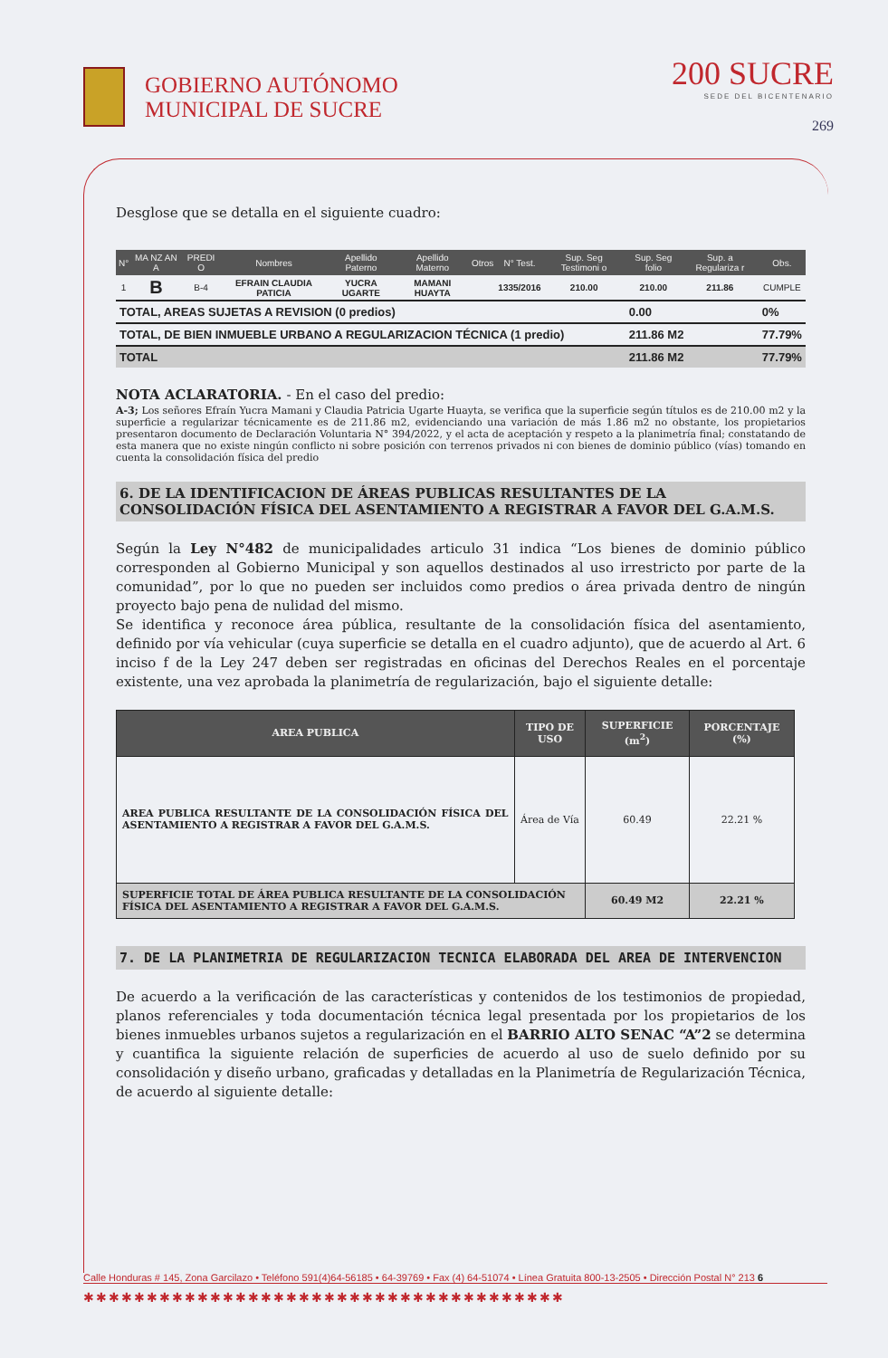GOBIERNO AUTÓNOMO
MUNICIPAL DE SUCRE
200 SUCRE
SEDE DEL BICENTENARIO
269
Desglose que se detalla en el siguiente cuadro:
| N° | MA NZ AN A | PREDI O | Nombres | Apellido Paterno | Apellido Materno | Otros | N° Test. | Sup. Seg Testimoni o | Sup. Seg folio | Sup. a Regulariza r | Obs. |
| --- | --- | --- | --- | --- | --- | --- | --- | --- | --- | --- | --- |
| 1 | B | B-4 | EFRAIN CLAUDIA PATICIA | YUCRA UGARTE | MAMANI HUAYTA | | 1335/2016 | 210.00 | 210.00 | 211.86 | CUMPLE |
| TOTAL, AREAS SUJETAS A REVISION (0 predios) | | | | | | | | | 0.00 | | 0% |
| TOTAL, DE BIEN INMUEBLE URBANO A REGULARIZACION TÉCNICA (1 predio) | | | | | | | | | 211.86 M2 | | 77.79% |
| TOTAL | | | | | | | | | 211.86 M2 | | 77.79% |
NOTA ACLARATORIA. - En el caso del predio:
A-3; Los señores Efraín Yucra Mamani y Claudia Patricia Ugarte Huayta, se verifica que la superficie según títulos es de 210.00 m2 y la superficie a regularizar técnicamente es de 211.86 m2, evidenciando una variación de más 1.86 m2 no obstante, los propietarios presentaron documento de Declaración Voluntaria N° 394/2022, y el acta de aceptación y respeto a la planimetría final; constatando de esta manera que no existe ningún conflicto ni sobre posición con terrenos privados ni con bienes de dominio público (vías) tomando en cuenta la consolidación física del predio
6. DE LA IDENTIFICACION DE ÁREAS PUBLICAS RESULTANTES DE LA CONSOLIDACIÓN FÍSICA DEL ASENTAMIENTO A REGISTRAR A FAVOR DEL G.A.M.S.
Según la Ley N°482 de municipalidades articulo 31 indica “Los bienes de dominio público corresponden al Gobierno Municipal y son aquellos destinados al uso irrestricto por parte de la comunidad”, por lo que no pueden ser incluidos como predios o área privada dentro de ningún proyecto bajo pena de nulidad del mismo.
Se identifica y reconoce área pública, resultante de la consolidación física del asentamiento, definido por vía vehicular (cuya superficie se detalla en el cuadro adjunto), que de acuerdo al Art. 6 inciso f de la Ley 247 deben ser registradas en oficinas del Derechos Reales en el porcentaje existente, una vez aprobada la planimetría de regularización, bajo el siguiente detalle:
| AREA PUBLICA | TIPO DE USO | SUPERFICIE (m<sup>2</sup>) | PORCENTAJE (%) |
| --- | --- | --- | --- |
| AREA PUBLICA RESULTANTE DE LA CONSOLIDACIÓN FÍSICA DEL ASENTAMIENTO A REGISTRAR A FAVOR DEL G.A.M.S. | Área de Vía | 60.49 | 22.21 % |
| SUPERFICIE TOTAL DE ÁREA PUBLICA RESULTANTE DE LA CONSOLIDACIÓN FÍSICA DEL ASENTAMIENTO A REGISTRAR A FAVOR DEL G.A.M.S. | | 60.49 M2 | 22.21 % |
7. DE LA PLANIMETRIA DE REGULARIZACION TECNICA ELABORADA DEL AREA DE INTERVENCION
De acuerdo a la verificación de las características y contenidos de los testimonios de propiedad, planos referenciales y toda documentación técnica legal presentada por los propietarios de los bienes inmuebles urbanos sujetos a regularización en el BARRIO ALTO SENAC “A”2 se determina y cuantifica la siguiente relación de superficies de acuerdo al uso de suelo definido por su consolidación y diseño urbano, graficadas y detalladas en la Planimetría de Regularización Técnica, de acuerdo al siguiente detalle:
Calle Honduras # 145, Zona Garcilazo • Teléfono 591(4)64-56185 • 64-39769 • Fax (4) 64-51074 • Línea Gratuita 800-13-2505 • Dirección Postal N° 213 6
✱✱✱✱✱✱✱✱✱✱✱✱✱✱✱✱✱✱✱✱✱✱✱✱✱✱✱✱✱✱✱✱✱✱✱✱✱✱